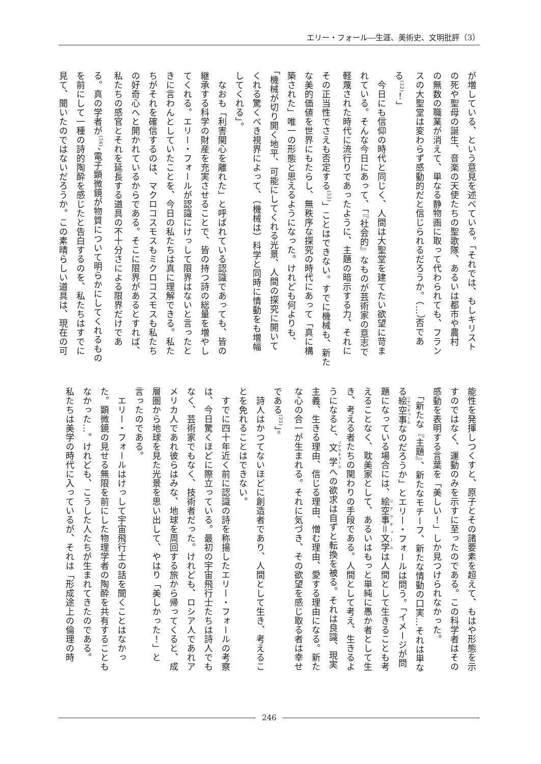エリー・フォール―生涯、美術史、文明批評（3）
が増している、という意見を述べている。「それでは、もしキリスト
の死や聖母の誕生、音楽の天使たちの聖歌隊、あるいは都市や農村
の無数の職業が消えて、単なる静物画に取って代わられても、フラン
スの大聖堂は変わらず感動的だと信じられるだろうか。（…）否であ
る<sup>(32)</sup>！」
　今日にも信仰の時代と同じく、人間は大聖堂を建てたい欲望に苛ま
れている。そんな今日にあって、「『社会的』なものが芸術家の意志で
軽蔑された時代に流行りであったように、主題の暗示する力、それに
その正当性でさえも否定する<sup>(33)</sup>」ことはできない。すでに機械も、新た
な美的価値を世界にもたらし、無秩序な探究の時代にあって「真に構
築された」唯一の形態と思えるようになった。けれども何よりも、
「機械が切り開く地平、可能にしてくれる光景、人間の探究に開いて
くれる驚くべき視界によって、（機械は）科学と同時に情動をも増幅
してくれる」。
　なおも「利害関心を離れた」と呼ばれている認識であっても、皆の
継承する科学の財産を充実させることで、皆の持つ詩の総量を増やし
てくれる。エリー・フォールが認識にけっして限界はないと言ったと
きに言わんとしていたことを、今日の私たちは真に理解できる。私た
ちがそれを確信するのは、マクロコスモスもミクロコスモスも私たち
の好奇心へと開かれているからである。そこに限界があるとすれば、
私たちの感官とそれを延長する道具の不十分さによる限界だけであ
る。真の学者が<sup>(34)</sup>、電子顕微鏡が物質について明らかにしてくれるもの
を前にして一種の詩的陶酔を感じたと告白するのを、私たちはすでに
見て、聞いたのではないだろうか。この素晴らしい道具は、現在の可
能性を発揮しつくすと、原子とその諸要素を超えて、もはや形態を示
すのではなく、運動のみを示すに至ったのである。この科学者はその
感動を表明する言葉を「美しい！」しか見つけられなかった。
　「新たな『主題』、新たなモチーフ、新たな情動の口実…それは単な
る絵空事なのだろうか」とエリー・フォールは問う。「イメージが問
題になっている場合には、絵空事＝文学は人間として生きることも考
えることなく、耽美家として、あるいはもっと単純に愚か者として生
き、考える者たちの関わりの手段である。人間として考え、生きるよ
うになると、文学への欲求は自ずと転換を被る。それは良識、現実
主義、生きる理由、信じる理由、憎む理由、愛する理由になる。新た
な心の合一が生まれる。それに気づき、その欲望を感じ取る者は幸せ
である<sup>(35)</sup>」。
　詩人はかつてないほどに創造者であり、人間として生き、考えるこ
とを免れることはできない。
　すでに四十年近く前に認識の詩を称揚したエリー・フォールの考察
は、今日驚くほどに際立っている。最初の宇宙飛行士たちは詩人でも
なく、芸術家でもなく、技術者だった。けれども、ロシア人であれア
メリカ人であれ彼らはみな、地球を周回する旅から帰ってくると、成
層圏から地球を見た光景を思い出して、やはり「美しかった！」と
言ったのである。
　エリー・フォールはけっして宇宙飛行士の話を聞くことはなかっ
た。顕微鏡の見せる無限を前にした物理学者の陶酔を共有することも
なかった…。けれども、こうした人たちが生まれてきたのである。
私たちは美学の時代に入っているが、それは「形成途上の倫理の時
246